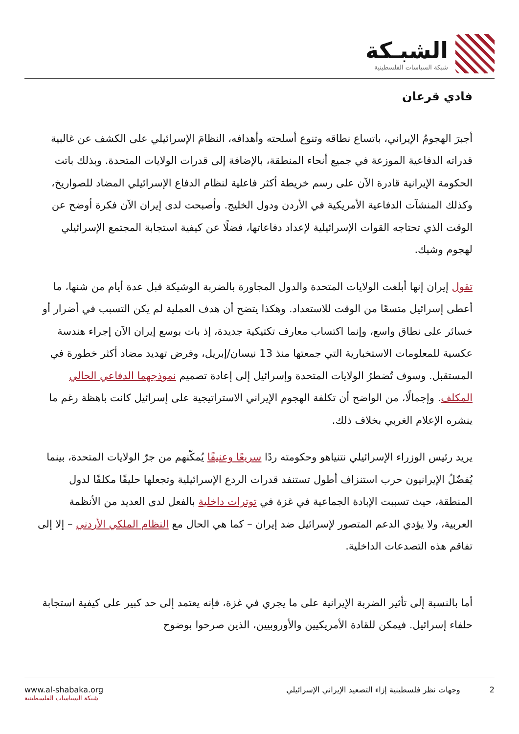الشبـكة
شبكة السياسات الفلسطينية
فادي قرعان
أجبرَ الهجومُ الإيراني، باتساع نطاقه وتنوع أسلحته وأهدافه، النظامَ الإسرائيلي على الكشف عن غالبية قدراته الدفاعية الموزعة في جميع أنحاء المنطقة، بالإضافة إلى قدرات الولايات المتحدة. وبذلك باتت الحكومة الإيرانية قادرة الآن على رسم خريطة أكثر فاعلية لنظام الدفاع الإسرائيلي المضاد للصواريخ، وكذلك المنشآت الدفاعية الأمريكية في الأردن ودول الخليج. وأصبحت لدى إيران الآن فكرة أوضح عن الوقت الذي تحتاجه القوات الإسرائيلية لإعداد دفاعاتها، فضلًا عن كيفية استجابة المجتمع الإسرائيلي لهجوم وشيك.
تقول إيران إنها أبلغت الولايات المتحدة والدول المجاورة بالضربة الوشيكة قبل عدة أيام من شنها، ما أعطى إسرائيل متسعًا من الوقت للاستعداد. وهكذا يتضح أن هدف العملية لم يكن التسبب في أضرار أو خسائر على نطاق واسع، وإنما اكتساب معارف تكتيكية جديدة، إذ بات بوسع إيران الآن إجراء هندسة عكسية للمعلومات الاستخبارية التي جمعتها منذ 13 نيسان/إبريل، وفرض تهديد مضاد أكثر خطورة في المستقبل. وسوف تُضطرُ الولايات المتحدة وإسرائيل إلى إعادة تصميم نموذجهما الدفاعي الحالي المكلف. وإجمالًا، من الواضح أن تكلفة الهجوم الإيراني الاستراتيجية على إسرائيل كانت باهظة رغم ما ينشره الإعلام الغربي بخلاف ذلك.
يريد رئيس الوزراء الإسرائيلي نتنياهو وحكومته ردًا سريعًا وعنيفًا يُمكّنهم من جرّ الولايات المتحدة، بينما يُفضّلُ الإيرانيون حرب استنزاف أطول تستنفد قدرات الردع الإسرائيلية وتجعلها حليفًا مكلفًا لدول المنطقة، حيث تسببت الإبادة الجماعية في غزة في توترات داخلية بالفعل لدى العديد من الأنظمة العربية، ولا يؤدي الدعم المتصور لإسرائيل ضد إيران – كما هي الحال مع النظام الملكي الأردني – إلا إلى تفاقم هذه التصدعات الداخلية.
أما بالنسبة إلى تأثير الضربة الإيرانية على ما يجري في غزة، فإنه يعتمد إلى حد كبير على كيفية استجابة حلفاء إسرائيل. فيمكن للقادة الأمريكيين والأوروبيين، الذين صرحوا بوضوح
www.al-shabaka.org
شبكة السياسات الفلسطينية
2 وجهات نظر فلسطينية إزاء التصعيد الإيراني الإسرائيلي